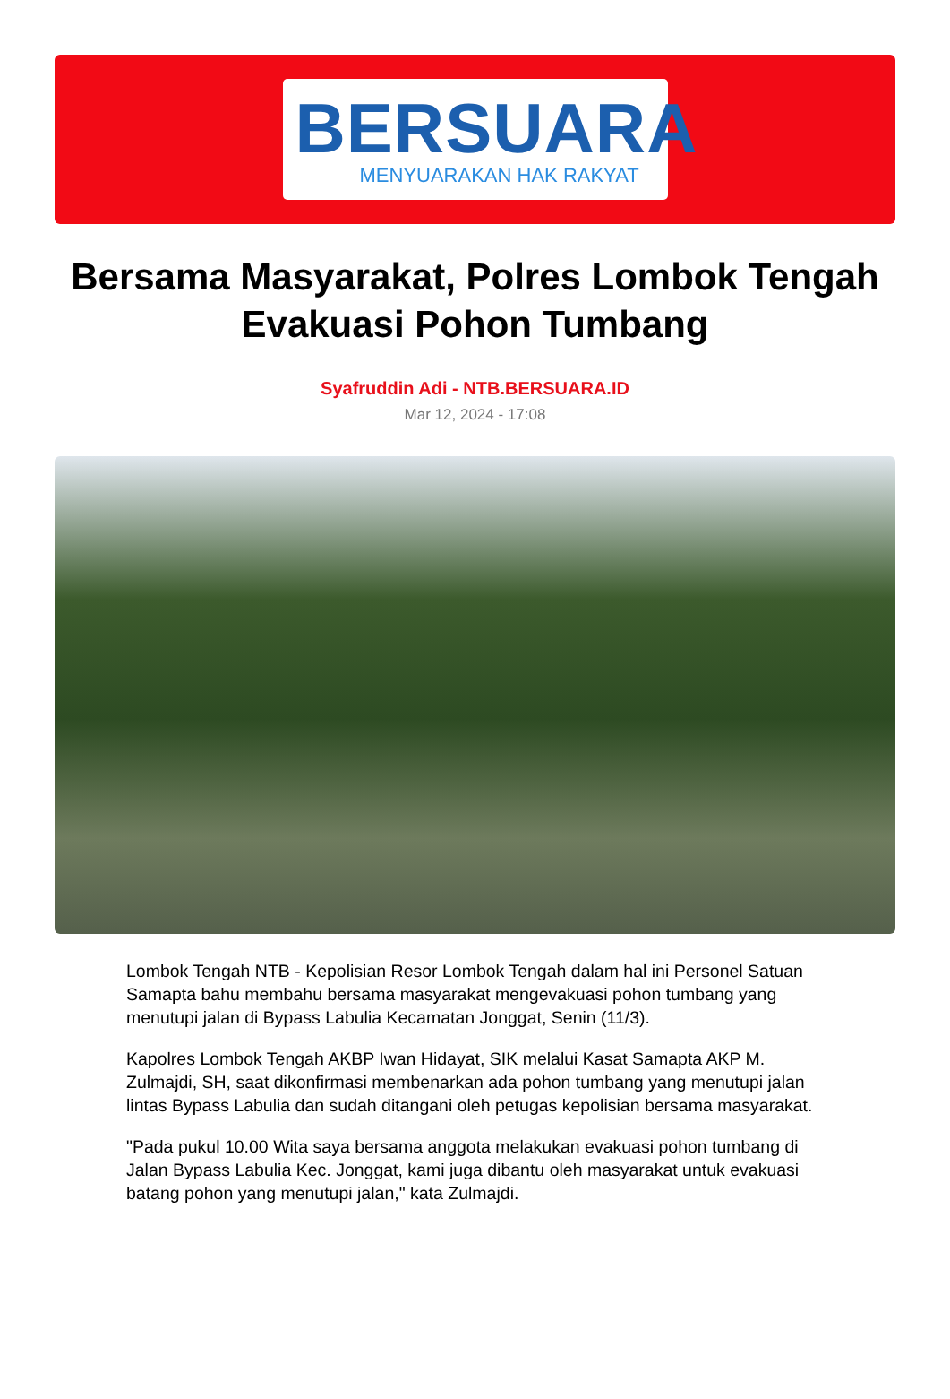BERSUARA
MENYUARAKAN HAK RAKYAT
Bersama Masyarakat, Polres Lombok Tengah Evakuasi Pohon Tumbang
Syafruddin Adi - NTB.BERSUARA.ID
Mar 12, 2024 - 17:08
Lombok Tengah NTB - Kepolisian Resor Lombok Tengah dalam hal ini Personel Satuan Samapta bahu membahu bersama masyarakat mengevakuasi pohon tumbang yang menutupi jalan di Bypass Labulia Kecamatan Jonggat, Senin (11/3).
Kapolres Lombok Tengah AKBP Iwan Hidayat, SIK melalui Kasat Samapta AKP M. Zulmajdi, SH, saat dikonfirmasi membenarkan ada pohon tumbang yang menutupi jalan lintas Bypass Labulia dan sudah ditangani oleh petugas kepolisian bersama masyarakat.
"Pada pukul 10.00 Wita saya bersama anggota melakukan evakuasi pohon tumbang di Jalan Bypass Labulia Kec. Jonggat, kami juga dibantu oleh masyarakat untuk evakuasi batang pohon yang menutupi jalan," kata Zulmajdi.